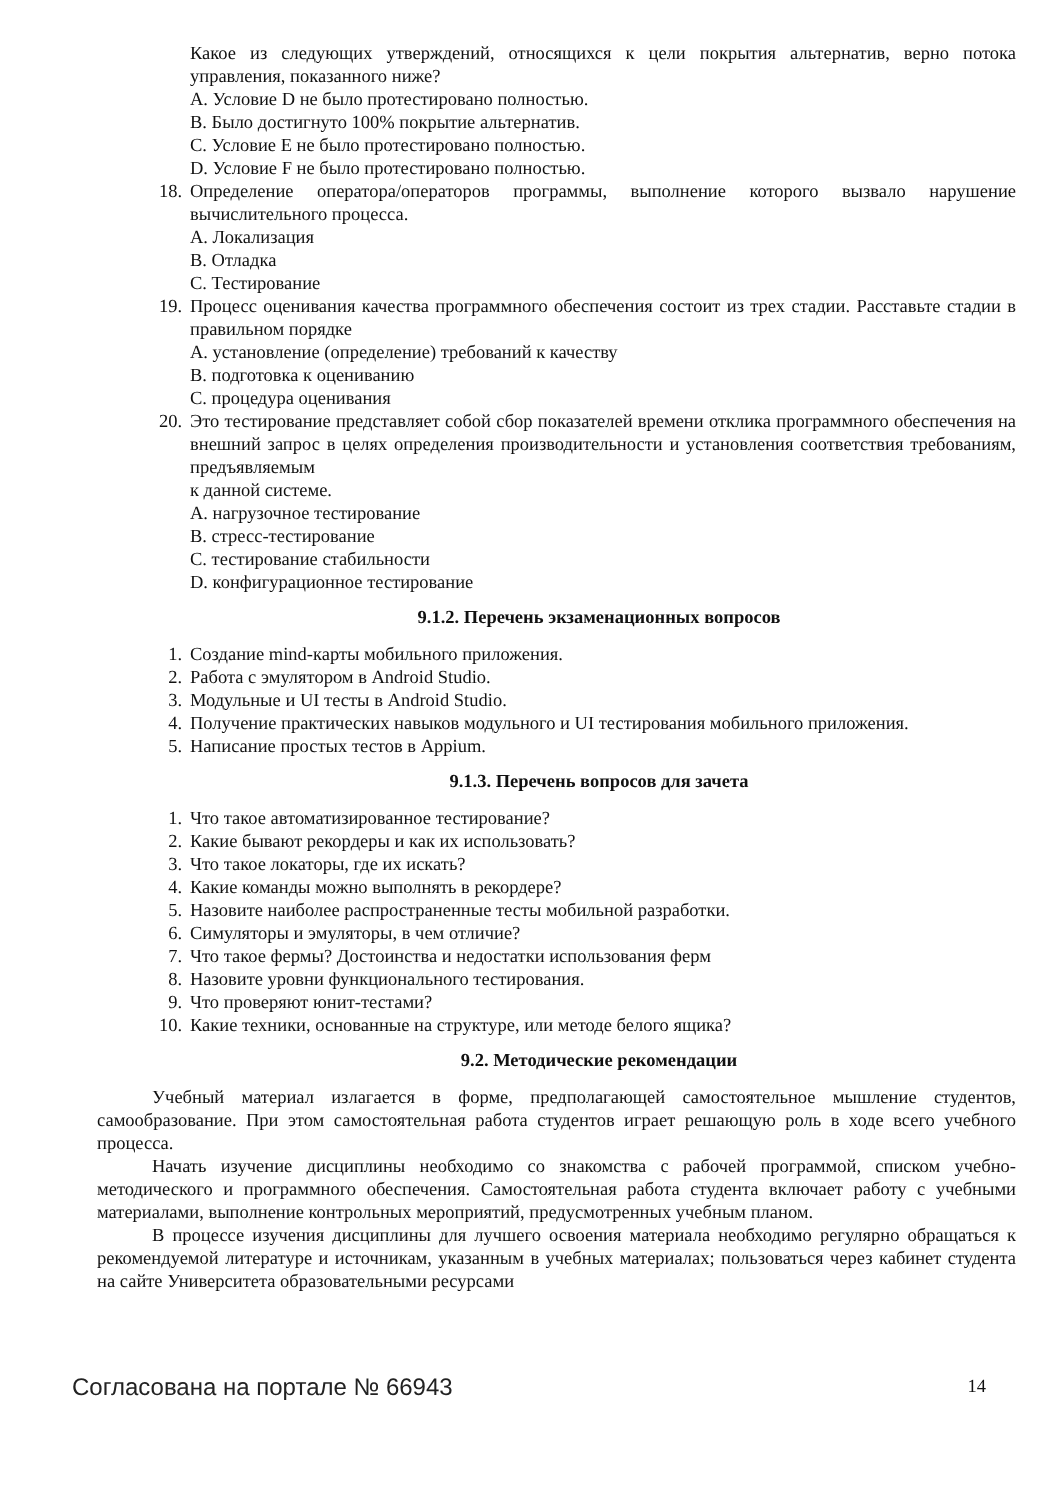Какое из следующих утверждений, относящихся к цели покрытия альтернатив, верно потока управления, показанного ниже?
A. Условие D не было протестировано полностью.
B. Было достигнуто 100% покрытие альтернатив.
C. Условие E не было протестировано полностью.
D. Условие F не было протестировано полностью.
18. Определение оператора/операторов программы, выполнение которого вызвало нарушение вычислительного процесса.
A. Локализация
B. Отладка
C. Тестирование
19. Процесс оценивания качества программного обеспечения состоит из трех стадии. Расставьте стадии в правильном порядке
A. установление (определение) требований к качеству
B. подготовка к оцениванию
C. процедура оценивания
20. Это тестирование представляет собой сбор показателей времени отклика программного обеспечения на внешний запрос в целях определения производительности и установления соответствия требованиям, предъявляемым
к данной системе.
A. нагрузочное тестирование
B. стресс-тестирование
C. тестирование стабильности
D. конфигурационное тестирование
9.1.2. Перечень экзаменационных вопросов
1. Создание mind-карты мобильного приложения.
2. Работа с эмулятором в Android Studio.
3. Модульные и UI тесты в Android Studio.
4. Получение практических навыков модульного и UI тестирования мобильного приложения.
5. Написание простых тестов в Appium.
9.1.3. Перечень вопросов для зачета
1. Что такое автоматизированное тестирование?
2. Какие бывают рекордеры и как их использовать?
3. Что такое локаторы, где их искать?
4. Какие команды можно выполнять в рекордере?
5. Назовите наиболее распространенные тесты мобильной разработки.
6. Симуляторы и эмуляторы, в чем отличие?
7. Что такое фермы? Достоинства и недостатки использования ферм
8. Назовите уровни функционального тестирования.
9. Что проверяют юнит-тестами?
10. Какие техники, основанные на структуре, или методе белого ящика?
9.2. Методические рекомендации
Учебный материал излагается в форме, предполагающей самостоятельное мышление студентов, самообразование. При этом самостоятельная работа студентов играет решающую роль в ходе всего учебного процесса.
Начать изучение дисциплины необходимо со знакомства с рабочей программой, списком учебно-методического и программного обеспечения. Самостоятельная работа студента включает работу с учебными материалами, выполнение контрольных мероприятий, предусмотренных учебным планом.
В процессе изучения дисциплины для лучшего освоения материала необходимо регулярно обращаться к рекомендуемой литературе и источникам, указанным в учебных материалах; пользоваться через кабинет студента на сайте Университета образовательными ресурсами
Согласована на портале № 66943 14